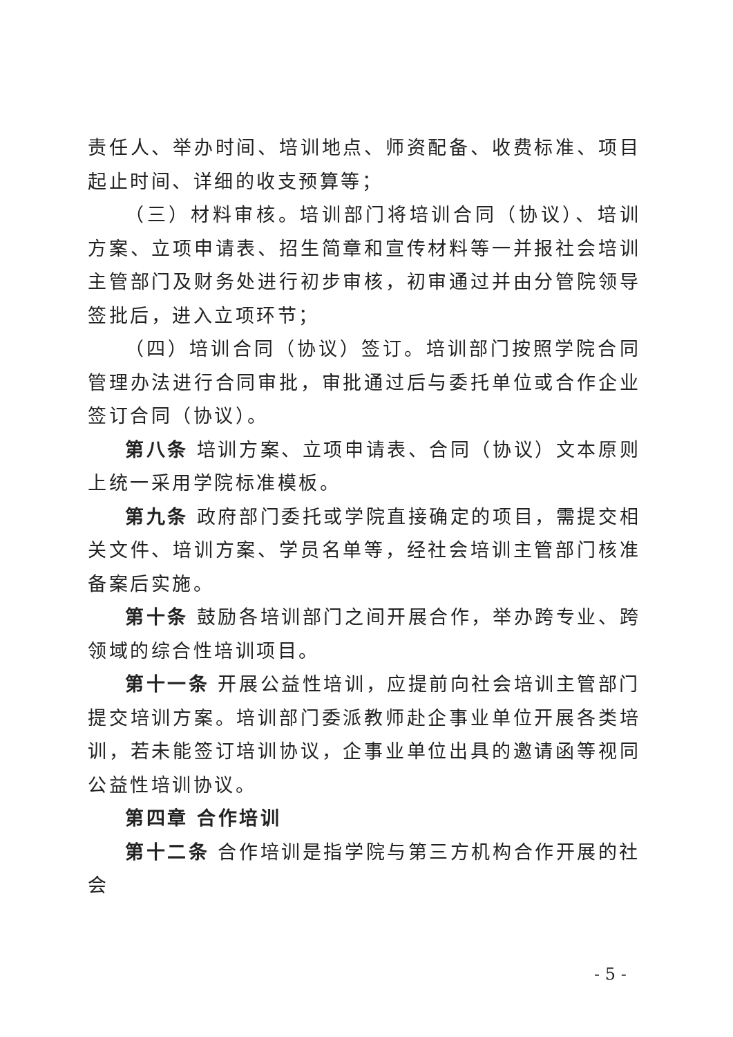责任人、举办时间、培训地点、师资配备、收费标准、项目起止时间、详细的收支预算等；
（三）材料审核。培训部门将培训合同（协议）、培训方案、立项申请表、招生简章和宣传材料等一并报社会培训主管部门及财务处进行初步审核，初审通过并由分管院领导签批后，进入立项环节；
（四）培训合同（协议）签订。培训部门按照学院合同管理办法进行合同审批，审批通过后与委托单位或合作企业签订合同（协议）。
第八条 培训方案、立项申请表、合同（协议）文本原则上统一采用学院标准模板。
第九条 政府部门委托或学院直接确定的项目，需提交相关文件、培训方案、学员名单等，经社会培训主管部门核准备案后实施。
第十条 鼓励各培训部门之间开展合作，举办跨专业、跨领域的综合性培训项目。
第十一条 开展公益性培训，应提前向社会培训主管部门提交培训方案。培训部门委派教师赴企事业单位开展各类培训，若未能签订培训协议，企事业单位出具的邀请函等视同公益性培训协议。
第四章 合作培训
第十二条 合作培训是指学院与第三方机构合作开展的社会
- 5 -